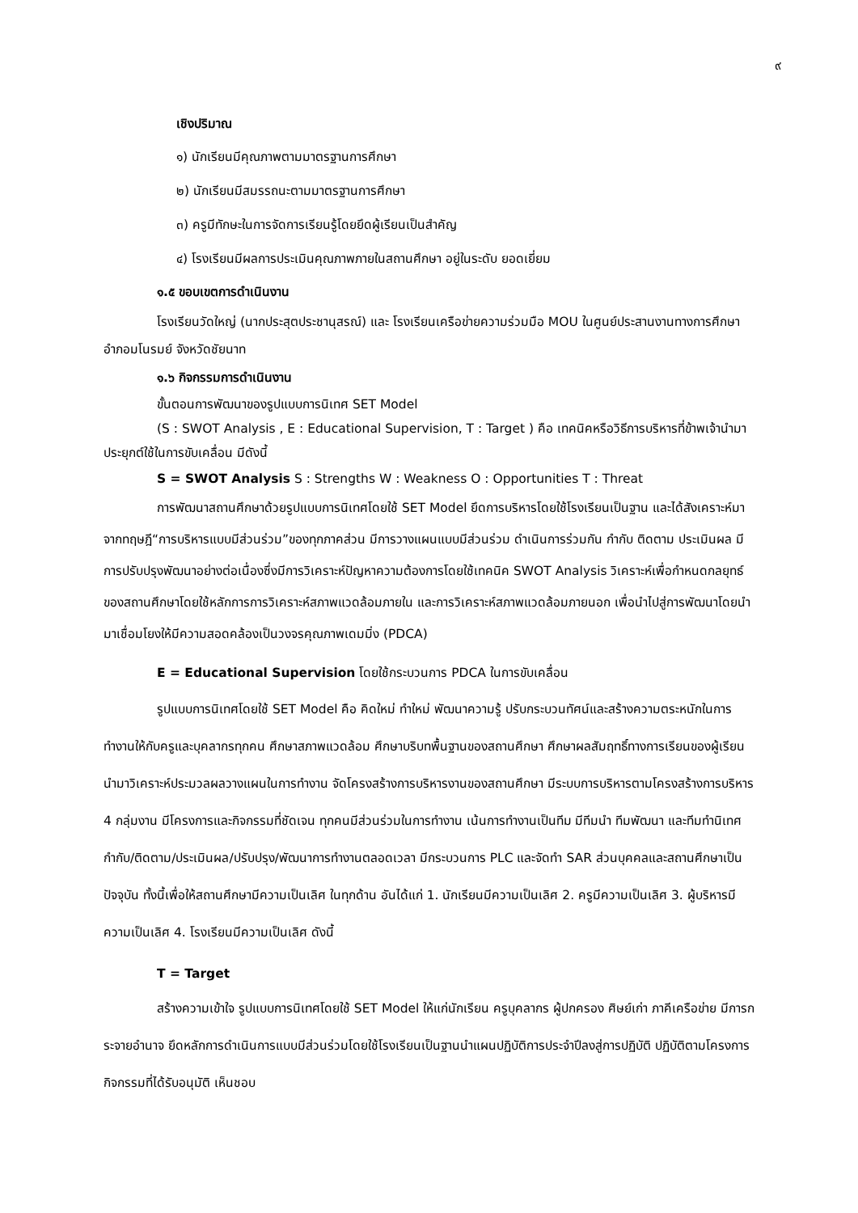๙
เชิงปริมาณ
๑) นักเรียนมีคุณภาพตามมาตรฐานการศึกษา
๒) นักเรียนมีสมรรถนะตามมาตรฐานการศึกษา
๓) ครูมีทักษะในการจัดการเรียนรู้โดยยึดผู้เรียนเป็นสำคัญ
๔) โรงเรียนมีผลการประเมินคุณภาพภายในสถานศึกษา อยู่ในระดับ ยอดเยี่ยม
๑.๕ ขอบเขตการดำเนินงาน
โรงเรียนวัดใหญ่ (นากประสุตประชานุสรณ์) และ โรงเรียนเครือข่ายความร่วมมือ MOU ในศูนย์ประสานงานทางการศึกษาอำภอมโนรมย์ จังหวัดชัยนาท
๑.๖ กิจกรรมการดำเนินงาน
ขั้นตอนการพัฒนาของรูปแบบการนิเทศ SET Model
(S : SWOT Analysis , E : Educational Supervision, T : Target ) คือ เทคนิคหรือวิธีการบริหารที่ข้าพเจ้านำมาประยุกต์ใช้ในการขับเคลื่อน มีดังนี้
S = SWOT Analysis S : Strengths W : Weakness O : Opportunities T : Threat
การพัฒนาสถานศึกษาด้วยรูปแบบการนิเทศโดยใช้ SET Model ยึดการบริหารโดยใช้โรงเรียนเป็นฐาน และได้สังเคราะห์มาจากทฤษฎี“การบริหารแบบมีส่วนร่วม”ของทุกภาคส่วน มีการวางแผนแบบมีส่วนร่วม ดำเนินการร่วมกัน กำกับ ติดตาม ประเมินผล มีการปรับปรุงพัฒนาอย่างต่อเนื่องซึ่งมีการวิเคราะห์ปัญหาความต้องการโดยใช้เทคนิค SWOT Analysis วิเคราะห์เพื่อกำหนดกลยุทธ์ของสถานศึกษาโดยใช้หลักการการวิเคราะห์สภาพแวดล้อมภายใน และการวิเคราะห์สภาพแวดล้อมภายนอก เพื่อนำไปสู่การพัฒนาโดยนำมาเชื่อมโยงให้มีความสอดคล้องเป็นวงจรคุณภาพเดมมิ่ง (PDCA)
E = Educational Supervision โดยใช้กระบวนการ PDCA ในการขับเคลื่อน
รูปแบบการนิเทศโดยใช้ SET Model คือ คิดใหม่ ทำใหม่ พัฒนาความรู้ ปรับกระบวนทัศน์และสร้างความตระหนักในการทำงานให้กับครูและบุคลากรทุกคน ศึกษาสภาพแวดล้อม ศึกษาบริบทพื้นฐานของสถานศึกษา ศึกษาผลสัมฤทธิ์ทางการเรียนของผู้เรียน นำมาวิเคราะห์ประมวลผลวางแผนในการทำงาน จัดโครงสร้างการบริหารงานของสถานศึกษา มีระบบการบริหารตามโครงสร้างการบริหาร 4 กลุ่มงาน มีโครงการและกิจกรรมที่ชัดเจน ทุกคนมีส่วนร่วมในการทำงาน เน้นการทำงานเป็นทีม มีทีมนำ ทีมพัฒนา และทีมทำนิเทศ กำกับ/ติดตาม/ประเมินผล/ปรับปรุง/พัฒนาการทำงานตลอดเวลา มีกระบวนการ PLC และจัดทำ SAR ส่วนบุคคลและสถานศึกษาเป็นปัจจุบัน ทั้งนี้เพื่อให้สถานศึกษามีความเป็นเลิศ ในทุกด้าน อันได้แก่ 1. นักเรียนมีความเป็นเลิศ 2. ครูมีความเป็นเลิศ 3. ผู้บริหารมีความเป็นเลิศ 4. โรงเรียนมีความเป็นเลิศ ดังนี้
T = Target
สร้างความเข้าใจ รูปแบบการนิเทศโดยใช้ SET Model ให้แก่นักเรียน ครูบุคลากร ผู้ปกครอง ศิษย์เก่า ภาคีเครือข่าย มีการกระจายอำนาจ ยึดหลักการดำเนินการแบบมีส่วนร่วมโดยใช้โรงเรียนเป็นฐานนำแผนปฏิบัติการประจำปีลงสู่การปฏิบัติ ปฏิบัติตามโครงการ กิจกรรมที่ได้รับอนุมัติ เห็นชอบ